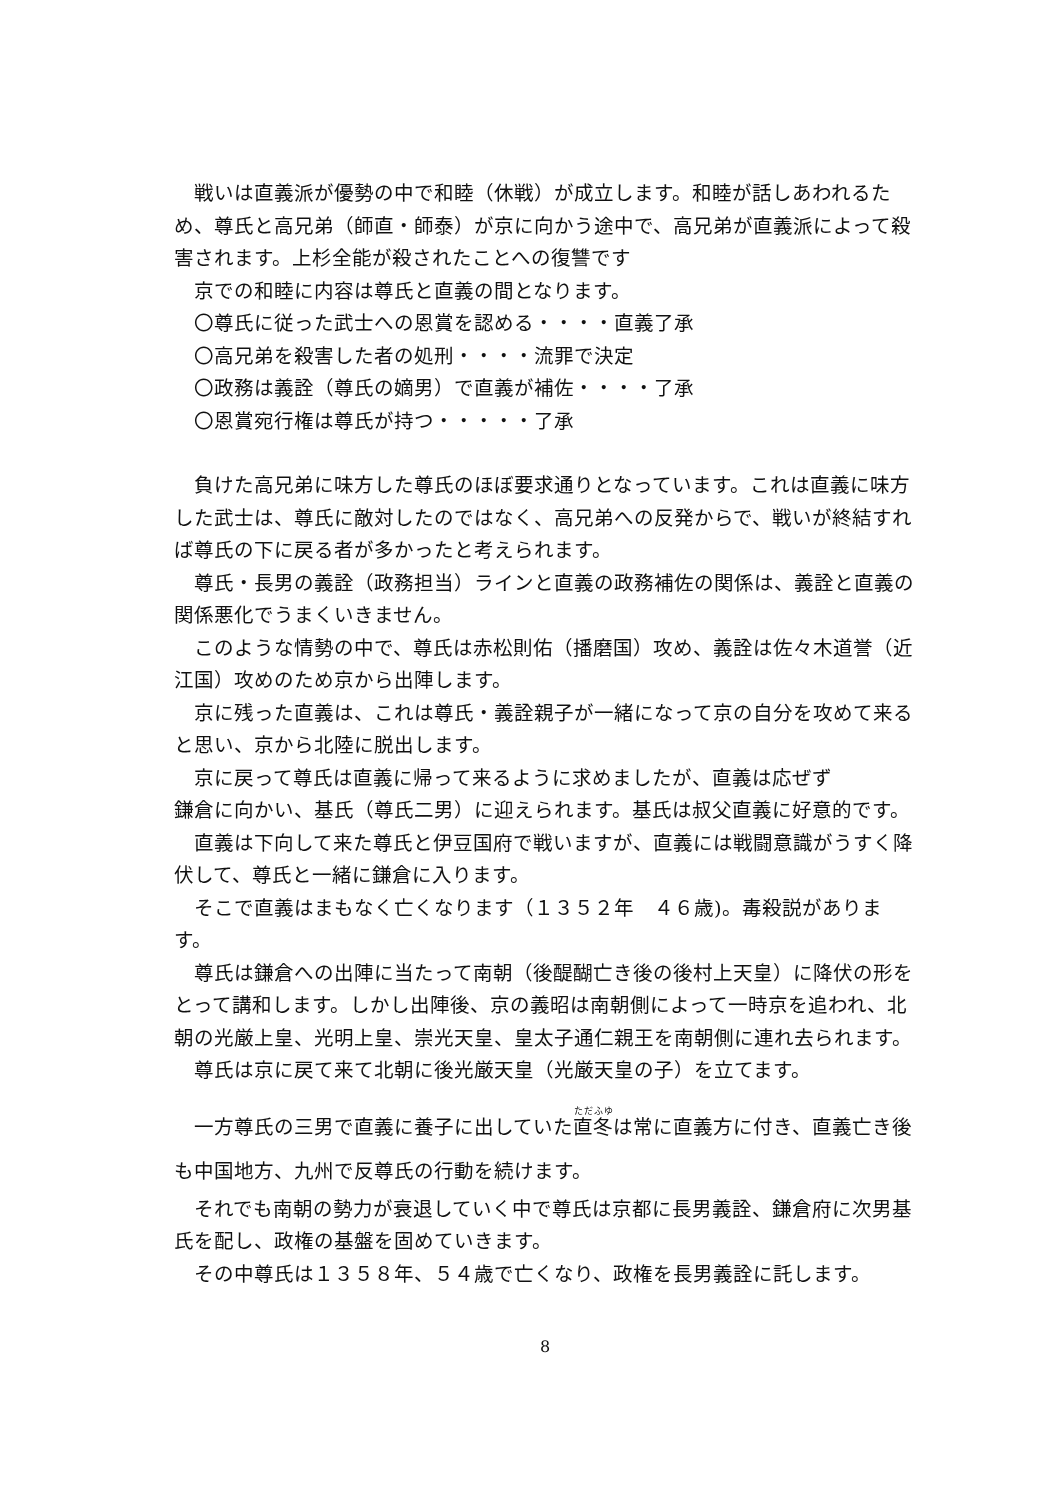戦いは直義派が優勢の中で和睦（休戦）が成立します。和睦が話しあわれるため、尊氏と高兄弟（師直・師泰）が京に向かう途中で、高兄弟が直義派によって殺害されます。上杉全能が殺されたことへの復讐です
京での和睦に内容は尊氏と直義の間となります。
〇尊氏に従った武士への恩賞を認める・・・・直義了承
〇高兄弟を殺害した者の処刑・・・・流罪で決定
〇政務は義詮（尊氏の嫡男）で直義が補佐・・・・了承
〇恩賞宛行権は尊氏が持つ・・・・・了承
負けた高兄弟に味方した尊氏のほぼ要求通りとなっています。これは直義に味方した武士は、尊氏に敵対したのではなく、高兄弟への反発からで、戦いが終結すれば尊氏の下に戻る者が多かったと考えられます。
尊氏・長男の義詮（政務担当）ラインと直義の政務補佐の関係は、義詮と直義の関係悪化でうまくいきません。
このような情勢の中で、尊氏は赤松則佑（播磨国）攻め、義詮は佐々木道誉（近江国）攻めのため京から出陣します。
京に残った直義は、これは尊氏・義詮親子が一緒になって京の自分を攻めて来ると思い、京から北陸に脱出します。
京に戻って尊氏は直義に帰って来るように求めましたが、直義は応ぜず
鎌倉に向かい、基氏（尊氏二男）に迎えられます。基氏は叔父直義に好意的です。
直義は下向して来た尊氏と伊豆国府で戦いますが、直義には戦闘意識がうすく降伏して、尊氏と一緒に鎌倉に入ります。
そこで直義はまもなく亡くなります（１３５２年　４６歳)。毒殺説があります。
尊氏は鎌倉への出陣に当たって南朝（後醍醐亡き後の後村上天皇）に降伏の形をとって講和します。しかし出陣後、京の義昭は南朝側によって一時京を追われ、北朝の光厳上皇、光明上皇、崇光天皇、皇太子通仁親王を南朝側に連れ去られます。
尊氏は京に戻て来て北朝に後光厳天皇（光厳天皇の子）を立てます。
一方尊氏の三男で直義に養子に出していた直冬は常に直義方に付き、直義亡き後も中国地方、九州で反尊氏の行動を続けます。
それでも南朝の勢力が衰退していく中で尊氏は京都に長男義詮、鎌倉府に次男基氏を配し、政権の基盤を固めていきます。
その中尊氏は１３５８年、５４歳で亡くなり、政権を長男義詮に託します。
8